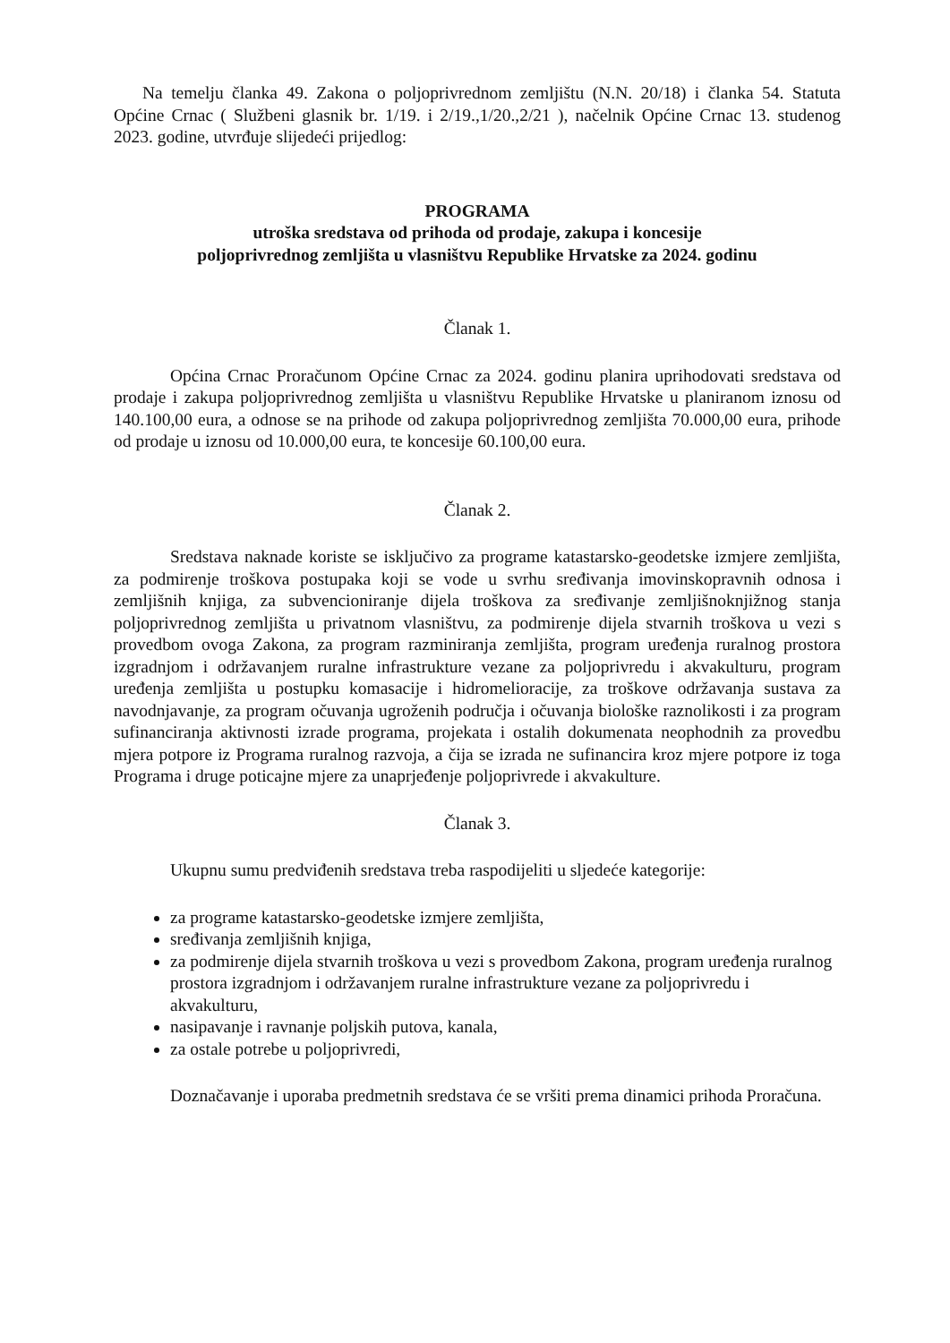Na temelju članka 49. Zakona o poljoprivrednom zemljištu (N.N. 20/18) i članka 54. Statuta Općine Crnac ( Službeni glasnik br. 1/19. i 2/19.,1/20.,2/21 ), načelnik Općine Crnac 13. studenog 2023. godine, utvrđuje slijedeći prijedlog:
PROGRAMA
utroška sredstava od prihoda od prodaje, zakupa i koncesije
poljoprivrednog zemljišta u vlasništvu Republike Hrvatske za 2024. godinu
Članak 1.
Općina Crnac Proračunom Općine Crnac za 2024. godinu planira uprihodovati sredstava od prodaje i zakupa poljoprivrednog zemljišta u vlasništvu Republike Hrvatske u planiranom iznosu od 140.100,00 eura, a odnose se na prihode od zakupa poljoprivrednog zemljišta 70.000,00 eura, prihode od prodaje u iznosu od 10.000,00 eura, te koncesije 60.100,00 eura.
Članak 2.
Sredstava naknade koriste se isključivo za programe katastarsko-geodetske izmjere zemljišta, za podmirenje troškova postupaka koji se vode u svrhu sređivanja imovinskopravnih odnosa i zemljišnih knjiga, za subvencioniranje dijela troškova za sređivanje zemljišnoknjižnog stanja poljoprivrednog zemljišta u privatnom vlasništvu, za podmirenje dijela stvarnih troškova u vezi s provedbom ovoga Zakona, za program razminiranja zemljišta, program uređenja ruralnog prostora izgradnjom i održavanjem ruralne infrastrukture vezane za poljoprivredu i akvakulturu, program uređenja zemljišta u postupku komasacije i hidromelioracije, za troškove održavanja sustava za navodnjavanje, za program očuvanja ugroženih područja i očuvanja biološke raznolikosti i za program sufinanciranja aktivnosti izrade programa, projekata i ostalih dokumenata neophodnih za provedbu mjera potpore iz Programa ruralnog razvoja, a čija se izrada ne sufinancira kroz mjere potpore iz toga Programa i druge poticajne mjere za unaprjeđenje poljoprivrede i akvakulture.
Članak 3.
Ukupnu sumu predviđenih sredstava treba raspodijeliti u sljedeće kategorije:
za programe katastarsko-geodetske izmjere zemljišta,
sređivanja zemljišnih knjiga,
za podmirenje dijela stvarnih troškova u vezi s provedbom Zakona, program uređenja ruralnog prostora izgradnjom i održavanjem ruralne infrastrukture vezane za poljoprivredu i akvakulturu,
nasipavanje i ravnanje poljskih putova, kanala,
za ostale potrebe u poljoprivredi,
Doznačavanje i uporaba predmetnih sredstava će se vršiti prema dinamici prihoda Proračuna.